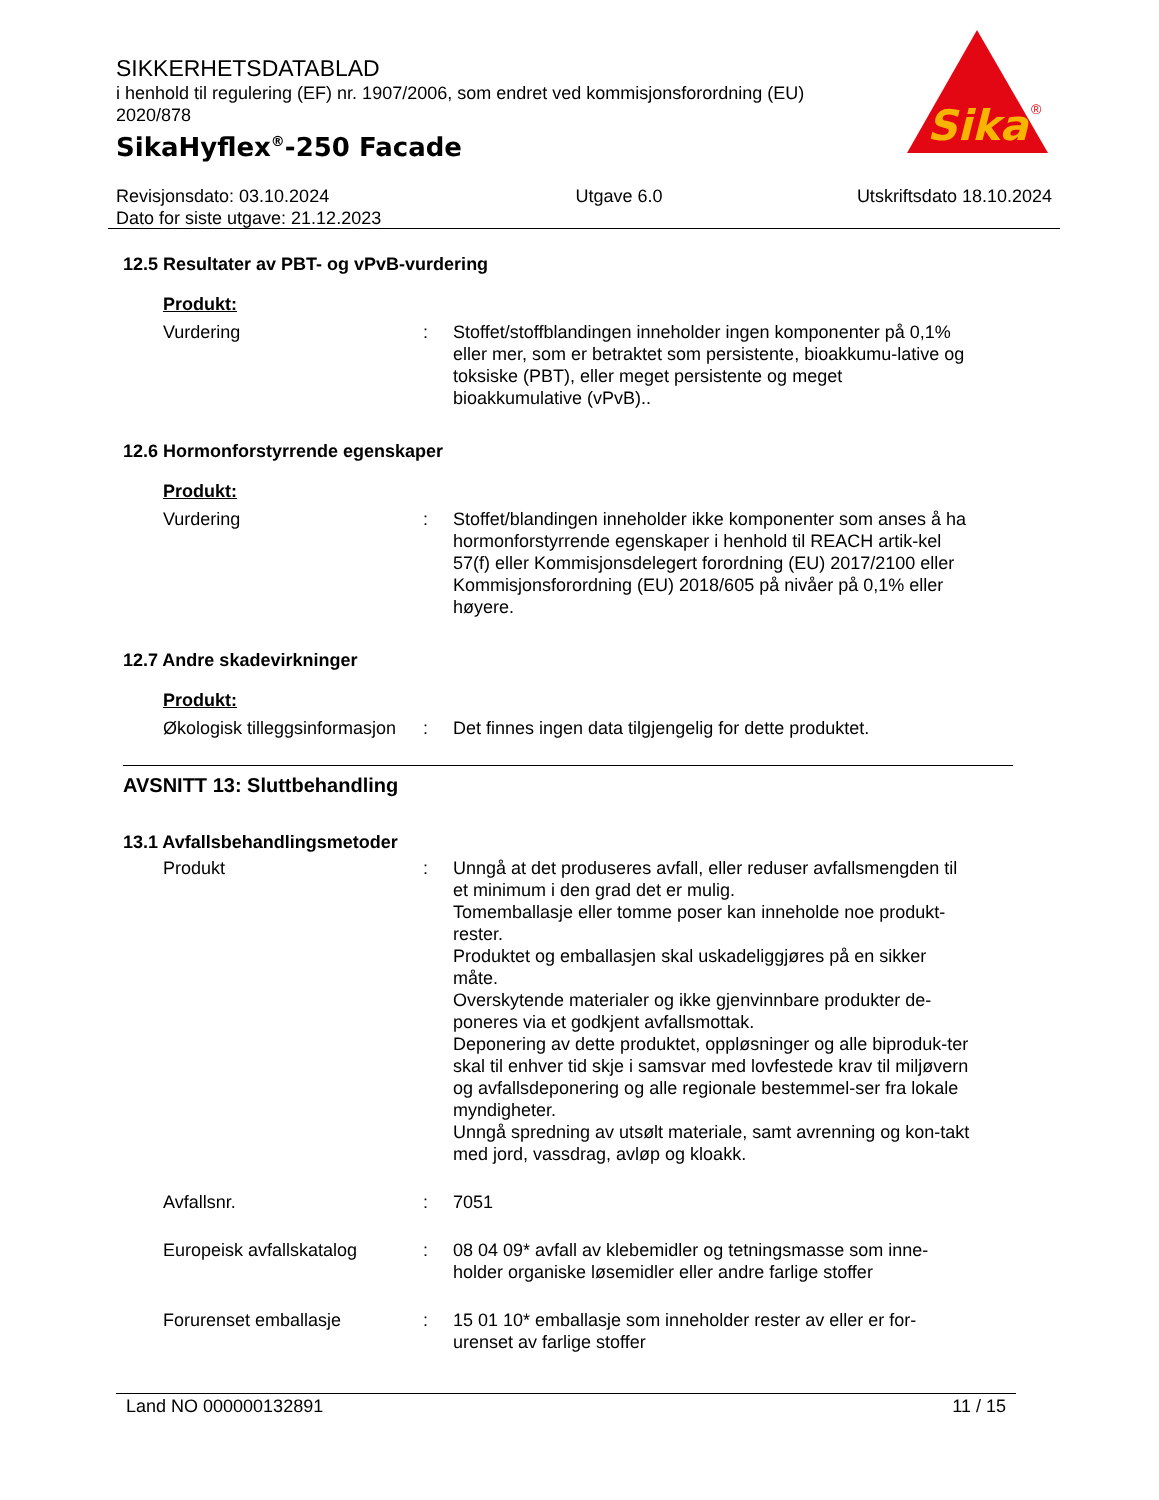SIKKERHETSDATABLAD
i henhold til regulering (EF) nr. 1907/2006, som endret ved kommisjonsforordning (EU) 2020/878
SikaHyflex<sup>®</sup>-250 Facade
Sika
®
Revisjonsdato: 03.10.2024
Dato for siste utgave: 21.12.2023
Utgave 6.0 Utskriftsdato 18.10.2024
12.5 Resultater av PBT- og vPvB-vurdering
Produkt:
Vurdering : Stoffet/stoffblandingen inneholder ingen komponenter på 0,1% eller mer, som er betraktet som persistente, bioakkumu-lative og toksiske (PBT), eller meget persistente og meget bioakkumulative (vPvB)..
12.6 Hormonforstyrrende egenskaper
Produkt:
Vurdering : Stoffet/blandingen inneholder ikke komponenter som anses å ha hormonforstyrrende egenskaper i henhold til REACH artik-kel 57(f) eller Kommisjonsdelegert forordning (EU) 2017/2100 eller Kommisjonsforordning (EU) 2018/605 på nivåer på 0,1% eller høyere.
12.7 Andre skadevirkninger
Produkt:
Økologisk tilleggsinformasjon
: Det finnes ingen data tilgjengelig for dette produktet.
AVSNITT 13: Sluttbehandling
13.1 Avfallsbehandlingsmetoder
Produkt : Unngå at det produseres avfall, eller reduser avfallsmengden til et minimum i den grad det er mulig.
Tomemballasje eller tomme poser kan inneholde noe produkt-rester.
Produktet og emballasjen skal uskadeliggjøres på en sikker måte.
Overskytende materialer og ikke gjenvinnbare produkter de-poneres via et godkjent avfallsmottak.
Deponering av dette produktet, oppløsninger og alle biproduk-ter skal til enhver tid skje i samsvar med lovfestede krav til miljøvern og avfallsdeponering og alle regionale bestemmel-ser fra lokale myndigheter.
Unngå spredning av utsølt materiale, samt avrenning og kon-takt med jord, vassdrag, avløp og kloakk.
Avfallsnr. : 7051
Europeisk avfallskatalog : 08 04 09* avfall av klebemidler og tetningsmasse som inne-holder organiske løsemidler eller andre farlige stoffer
Forurenset emballasje : 15 01 10* emballasje som inneholder rester av eller er for-urenset av farlige stoffer
Land NO 000000132891 11 / 15